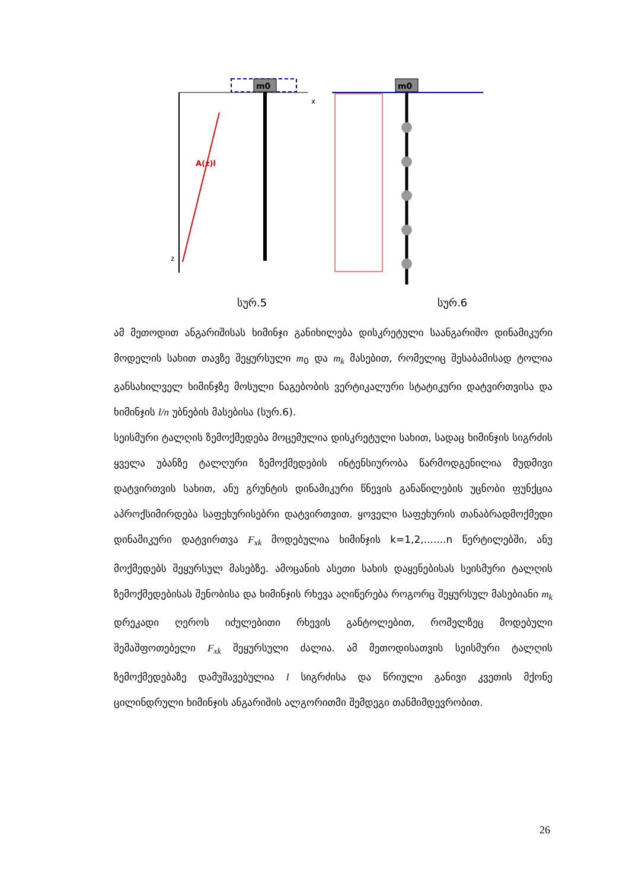m0
A(z)l
z
x
m0
სურ.5 სურ.6
ამ მეთოდით ანგარიშისას ხიმინჯი განიხილება დისკრეტული საანგარიშო დინამიკური მოდელის სახით თავზე შეყურსული m<sub>0</sub> და m<sub>k</sub> მასებით, რომელიც შესაბამისად ტოლია განსახილველ ხიმინჯზე მოსული ნაგებობის ვერტიკალური სტატიკური დატვირთვისა და ხიმინჯის l/n უბნების მასებისა (სურ.6).
სეისმური ტალღის ზემოქმედება მოცემულია დისკრეტული სახით, სადაც ხიმინჯის სიგრძის ყველა უბანზე ტალღური ზემოქმედების ინტენსიურობა წარმოდგენილია მუდმივი დატვირთვის სახით, ანუ გრუნტის დინამიკური წნევის განაწილების უცნობი ფუნქცია აპროქსიმირდება საფეხურისებრი დატვირთვით. ყოველი საფეხურის თანაბრადმოქმედი დინამიკური დატვირთვა F<sub>xk</sub> მოდებულია ხიმინჯის k=1,2,.......n წერტილებში, ანუ მოქმედებს შეყურსულ მასებზე. ამოცანის ასეთი სახის დაყენებისას სეისმური ტალღის ზემოქმედებისას შენობისა და ხიმინჯის რხევა აღიწერება როგორც შეყურსულ მასებიანი m<sub>k</sub> დრეკადი ღეროს იძულებითი რხევის განტოლებით, რომელზეც მოდებული შემაშფოთებელი F<sub>xk</sub> შეყურსული ძალია. ამ მეთოდისათვის სეისმური ტალღის ზემოქმედებაზე დამუშავებულია l სიგრძისა და წრიული განივი კვეთის მქონე ცილინდრული ხიმინჯის ანგარიშის ალგორითმი შემდეგი თანმიმდევრობით.
26